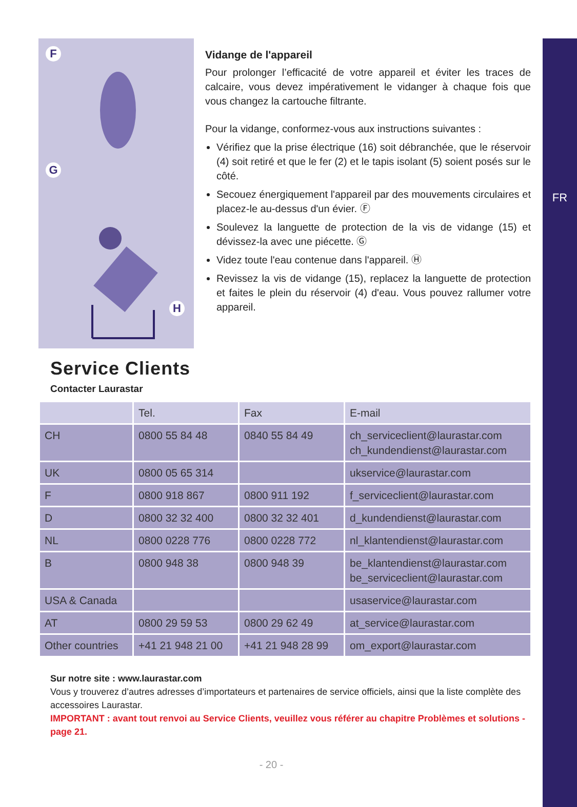FR
F
G
H
Vidange de l'appareil
Pour prolonger l’efficacité de votre appareil et éviter les traces de calcaire, vous devez impérativement le vidanger à chaque fois que vous changez la cartouche filtrante.
Pour la vidange, conformez-vous aux instructions suivantes :
Vérifiez que la prise électrique (16) soit débranchée, que le réservoir (4) soit retiré et que le fer (2) et le tapis isolant (5) soient posés sur le côté.
Secouez énergiquement l'appareil par des mouvements circulaires et placez-le au-dessus d'un évier. Ⓕ
Soulevez la languette de protection de la vis de vidange (15) et dévissez-la avec une piécette. Ⓖ
Videz toute l'eau contenue dans l'appareil. Ⓗ
Revissez la vis de vidange (15), replacez la languette de protection et faites le plein du réservoir (4) d'eau. Vous pouvez rallumer votre appareil.
Service Clients
Contacter Laurastar
| | Tel. | Fax | E-mail |
| --- | --- | --- | --- |
| CH | 0800 55 84 48 | 0840 55 84 49 | ch_serviceclient@laurastar.com ch_kundendienst@laurastar.com |
| UK | 0800 05 65 314 | | ukservice@laurastar.com |
| F | 0800 918 867 | 0800 911 192 | f_serviceclient@laurastar.com |
| D | 0800 32 32 400 | 0800 32 32 401 | d_kundendienst@laurastar.com |
| NL | 0800 0228 776 | 0800 0228 772 | nl_klantendienst@laurastar.com |
| B | 0800 948 38 | 0800 948 39 | be_klantendienst@laurastar.com be_serviceclient@laurastar.com |
| USA & Canada | | | usaservice@laurastar.com |
| AT | 0800 29 59 53 | 0800 29 62 49 | at_service@laurastar.com |
| Other countries | +41 21 948 21 00 | +41 21 948 28 99 | om_export@laurastar.com |
Sur notre site : www.laurastar.com
Vous y trouverez d’autres adresses d’importateurs et partenaires de service officiels, ainsi que la liste complète des accessoires Laurastar.
IMPORTANT : avant tout renvoi au Service Clients, veuillez vous référer au chapitre Problèmes et solutions - page 21.
- 20 -